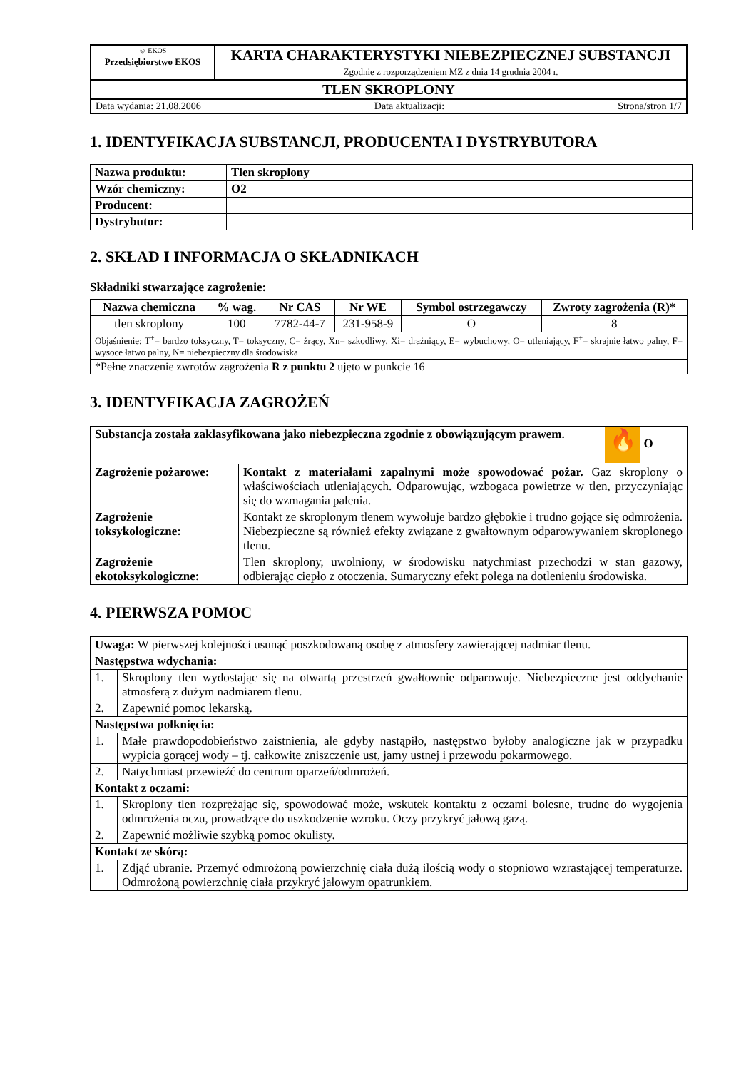| ☺ EKOS Przedsiębiorstwo EKOS | KARTA CHARAKTERYSTYKI NIEBEZPIECZNEJ SUBSTANCJI Zgodnie z rozporządzeniem MZ z dnia 14 grudnia 2004 r. |
| TLEN SKROPLONY | |
| Data wydania: 21.08.2006 Data aktualizacji: Strona/stron 1/7 | |
1. IDENTYFIKACJA SUBSTANCJI, PRODUCENTA I DYSTRYBUTORA
| Nazwa produktu: | Tlen skroplony |
| Wzór chemiczny: | O2 |
| Producent: | |
| Dystrybutor: | |
2. SKŁAD I INFORMACJA O SKŁADNIKACH
Składniki stwarzające zagrożenie:
| Nazwa chemiczna | % wag. | Nr CAS | Nr WE | Symbol ostrzegawczy | Zwroty zagrożenia (R)* |
| --- | --- | --- | --- | --- | --- |
| tlen skroplony | 100 | 7782-44-7 | 231-958-9 | O | 8 |
| Objaśnienie: T<sup>+</sup>= bardzo toksyczny, T= toksyczny, C= żrący, Xn= szkodliwy, Xi= drażniący, E= wybuchowy, O= utleniający, F<sup>+</sup>= skrajnie łatwo palny, F= wysoce łatwo palny, N= niebezpieczny dla środowiska | | | | | |
| *Pełne znaczenie zwrotów zagrożenia R z punktu 2 ujęto w punkcie 16 | | | | | |
3. IDENTYFIKACJA ZAGROŻEŃ
| Substancja została zaklasyfikowana jako niebezpieczna zgodnie z obowiązującym prawem. | | 🔥 O |
| Zagrożenie pożarowe: | Kontakt z materiałami zapalnymi może spowodować pożar. Gaz skroplony o właściwościach utleniających. Odparowując, wzbogaca powietrze w tlen, przyczyniając się do wzmagania palenia. | |
| Zagrożenie toksykologiczne: | Kontakt ze skroplonym tlenem wywołuje bardzo głębokie i trudno gojące się odmrożenia. Niebezpieczne są również efekty związane z gwałtownym odparowywaniem skroplonego tlenu. | |
| Zagrożenie ekotoksykologiczne: | Tlen skroplony, uwolniony, w środowisku natychmiast przechodzi w stan gazowy, odbierając ciepło z otoczenia. Sumaryczny efekt polega na dotlenieniu środowiska. | |
4. PIERWSZA POMOC
| Uwaga: W pierwszej kolejności usunąć poszkodowaną osobę z atmosfery zawierającej nadmiar tlenu. | |
| Następstwa wdychania: | |
| 1. | Skroplony tlen wydostając się na otwartą przestrzeń gwałtownie odparowuje. Niebezpieczne jest oddychanie atmosferą z dużym nadmiarem tlenu. |
| 2. | Zapewnić pomoc lekarską. |
| Następstwa połknięcia: | |
| 1. | Małe prawdopodobieństwo zaistnienia, ale gdyby nastąpiło, następstwo byłoby analogiczne jak w przypadku wypicia gorącej wody – tj. całkowite zniszczenie ust, jamy ustnej i przewodu pokarmowego. |
| 2. | Natychmiast przewieźć do centrum oparzeń/odmrożeń. |
| Kontakt z oczami: | |
| 1. | Skroplony tlen rozprężając się, spowodować może, wskutek kontaktu z oczami bolesne, trudne do wygojenia odmrożenia oczu, prowadzące do uszkodzenie wzroku. Oczy przykryć jałową gazą. |
| 2. | Zapewnić możliwie szybką pomoc okulisty. |
| Kontakt ze skórą: | |
| 1. | Zdjąć ubranie. Przemyć odmrożoną powierzchnię ciała dużą ilością wody o stopniowo wzrastającej temperaturze. Odmrożoną powierzchnię ciała przykryć jałowym opatrunkiem. |